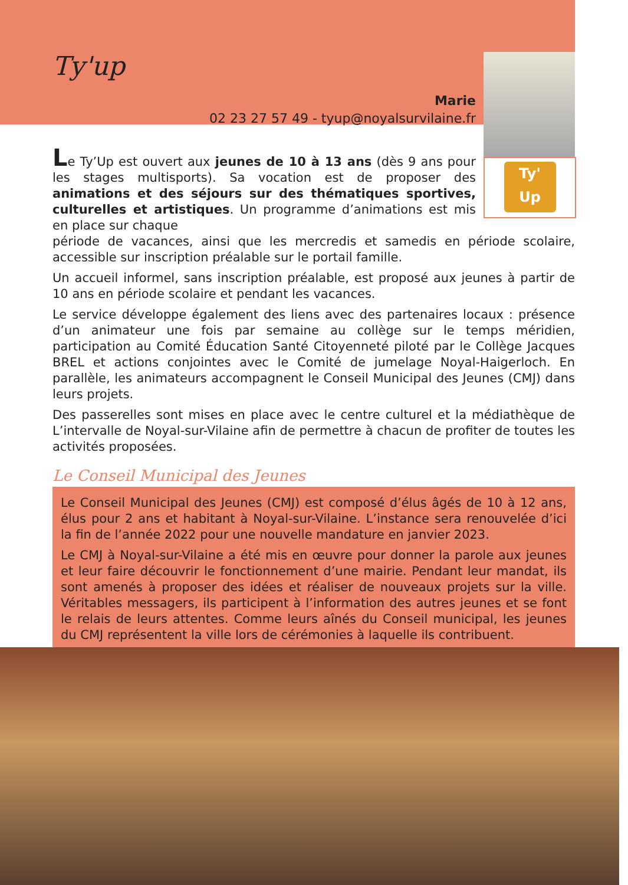Ty'
Up
Ty'up
Marie
02 23 27 57 49 - tyup@noyalsurvilaine.fr
Le Ty’Up est ouvert aux jeunes de 10 à 13 ans (dès 9 ans pour les stages multisports). Sa vocation est de proposer des animations et des séjours sur des thématiques sportives, culturelles et artistiques. Un programme d’animations est mis en place sur chaque
période de vacances, ainsi que les mercredis et samedis en période scolaire, accessible sur inscription préalable sur le portail famille.
Un accueil informel, sans inscription préalable, est proposé aux jeunes à partir de 10 ans en période scolaire et pendant les vacances.
Le service développe également des liens avec des partenaires locaux : présence d’un animateur une fois par semaine au collège sur le temps méridien, participation au Comité Éducation Santé Citoyenneté piloté par le Collège Jacques BREL et actions conjointes avec le Comité de jumelage Noyal-Haigerloch. En parallèle, les animateurs accompagnent le Conseil Municipal des Jeunes (CMJ) dans leurs projets.
Des passerelles sont mises en place avec le centre culturel et la médiathèque de L’intervalle de Noyal-sur-Vilaine afin de permettre à chacun de profiter de toutes les activités proposées.
Le Conseil Municipal des Jeunes
Le Conseil Municipal des Jeunes (CMJ) est composé d’élus âgés de 10 à 12 ans, élus pour 2 ans et habitant à Noyal-sur-Vilaine. L’instance sera renouvelée d’ici la fin de l’année 2022 pour une nouvelle mandature en janvier 2023.
Le CMJ à Noyal-sur-Vilaine a été mis en œuvre pour donner la parole aux jeunes et leur faire découvrir le fonctionnement d’une mairie. Pendant leur mandat, ils sont amenés à proposer des idées et réaliser de nouveaux projets sur la ville. Véritables messagers, ils participent à l’information des autres jeunes et se font le relais de leurs attentes. Comme leurs aînés du Conseil municipal, les jeunes du CMJ représentent la ville lors de cérémonies à laquelle ils contribuent.